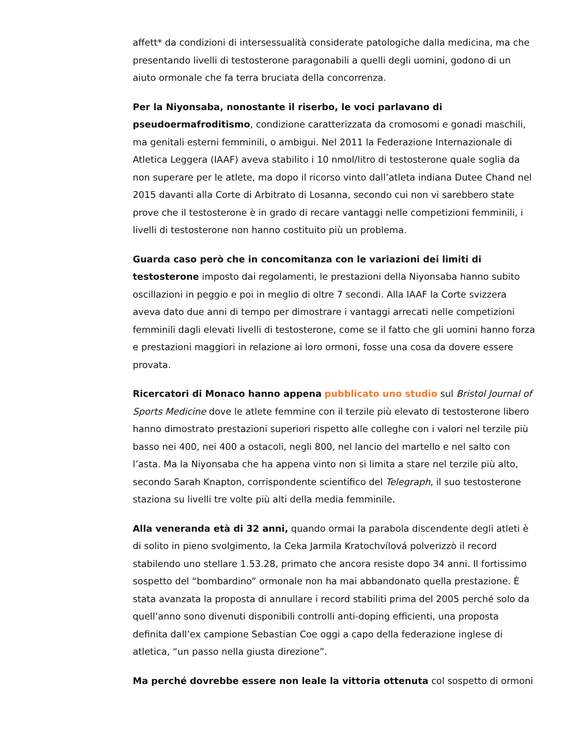affett* da condizioni di intersessualità considerate patologiche dalla medicina, ma che presentando livelli di testosterone paragonabili a quelli degli uomini, godono di un aiuto ormonale che fa terra bruciata della concorrenza.
Per la Niyonsaba, nonostante il riserbo, le voci parlavano di pseudoermafroditismo, condizione caratterizzata da cromosomi e gonadi maschili, ma genitali esterni femminili, o ambigui. Nel 2011 la Federazione Internazionale di Atletica Leggera (IAAF) aveva stabilito i 10 nmol/litro di testosterone quale soglia da non superare per le atlete, ma dopo il ricorso vinto dall’atleta indiana Dutee Chand nel 2015 davanti alla Corte di Arbitrato di Losanna, secondo cui non vi sarebbero state prove che il testosterone è in grado di recare vantaggi nelle competizioni femminili, i livelli di testosterone non hanno costituito più un problema.
Guarda caso però che in concomitanza con le variazioni dei limiti di testosterone imposto dai regolamenti, le prestazioni della Niyonsaba hanno subito oscillazioni in peggio e poi in meglio di oltre 7 secondi. Alla IAAF la Corte svizzera aveva dato due anni di tempo per dimostrare i vantaggi arrecati nelle competizioni femminili dagli elevati livelli di testosterone, come se il fatto che gli uomini hanno forza e prestazioni maggiori in relazione ai loro ormoni, fosse una cosa da dovere essere provata.
Ricercatori di Monaco hanno appena pubblicato uno studio sul Bristol Journal of Sports Medicine dove le atlete femmine con il terzile più elevato di testosterone libero hanno dimostrato prestazioni superiori rispetto alle colleghe con i valori nel terzile più basso nei 400, nei 400 a ostacoli, negli 800, nel lancio del martello e nel salto con l’asta. Ma la Niyonsaba che ha appena vinto non si limita a stare nel terzile più alto, secondo Sarah Knapton, corrispondente scientifico del Telegraph, il suo testosterone staziona su livelli tre volte più alti della media femminile.
Alla veneranda età di 32 anni, quando ormai la parabola discendente degli atleti è di solito in pieno svolgimento, la Ceka Jarmila Kratochvílová polverizzò il record stabilendo uno stellare 1.53.28, primato che ancora resiste dopo 34 anni. Il fortissimo sospetto del “bombardino” ormonale non ha mai abbandonato quella prestazione. È stata avanzata la proposta di annullare i record stabiliti prima del 2005 perché solo da quell’anno sono divenuti disponibili controlli anti-doping efficienti, una proposta definita dall’ex campione Sebastian Coe oggi a capo della federazione inglese di atletica, “un passo nella giusta direzione”.
Ma perché dovrebbe essere non leale la vittoria ottenuta col sospetto di ormoni